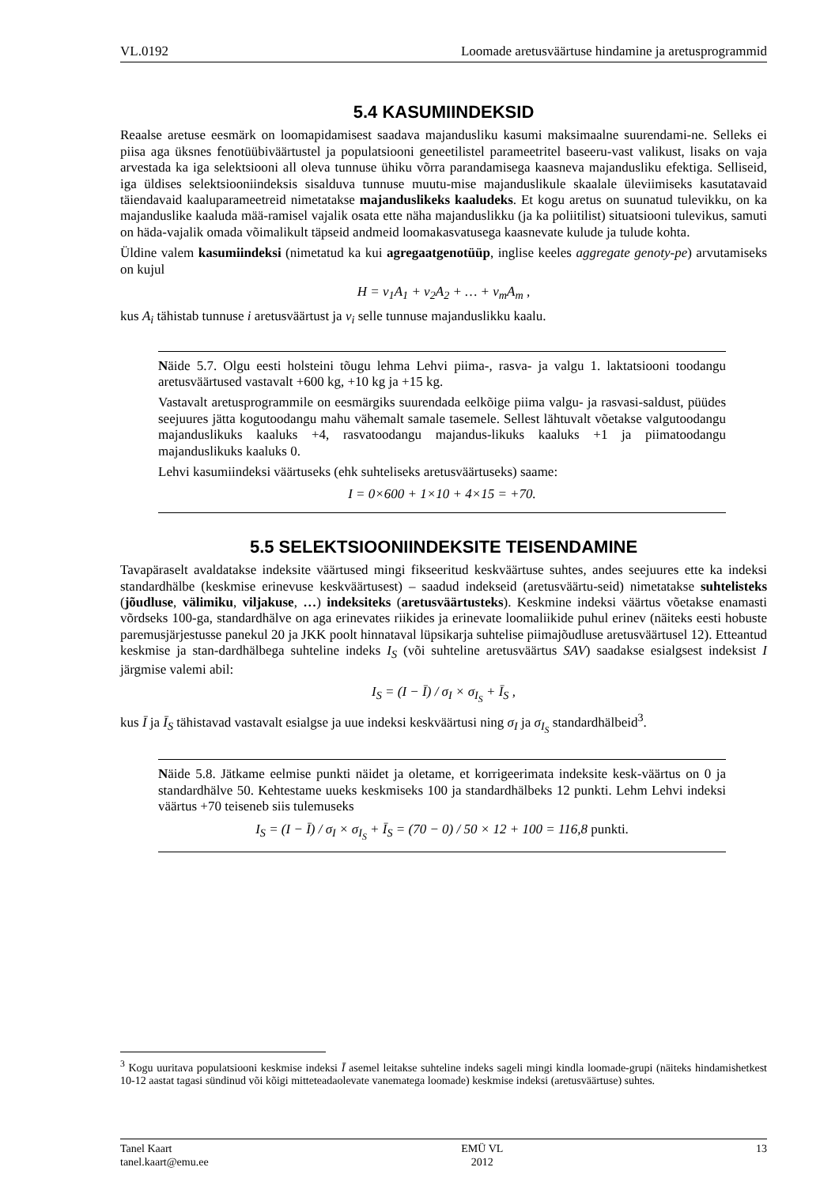VL.0192 Loomade aretusväärtuse hindamine ja aretusprogrammid
5.4 KASUMIINDEKSID
Reaalse aretuse eesmärk on loomapidamisest saadava majandusliku kasumi maksimaalne suurendami-ne. Selleks ei piisa aga üksnes fenotüübiväärtustel ja populatsiooni geneetilistel parameetritel baseeru-vast valikust, lisaks on vaja arvestada ka iga selektsiooni all oleva tunnuse ühiku võrra parandamisega kaasneva majandusliku efektiga. Selliseid, iga üldises selektsiooniindeksis sisalduva tunnuse muutu-mise majanduslikule skaalale üleviimiseks kasutatavaid täiendavaid kaaluparameetreid nimetatakse majanduslikeks kaaludeks. Et kogu aretus on suunatud tulevikku, on ka majanduslike kaaluda mää-ramisel vajalik osata ette näha majanduslikku (ja ka poliitilist) situatsiooni tulevikus, samuti on häda-vajalik omada võimalikult täpseid andmeid loomakasvatusega kaasnevate kulude ja tulude kohta.
Üldine valem kasumiindeksi (nimetatud ka kui agregaatgenotüüp, inglise keeles aggregate genoty-pe) arvutamiseks on kujul
H = v<sub>1</sub>A<sub>1</sub> + v<sub>2</sub>A<sub>2</sub> + … + v<sub>m</sub>A<sub>m</sub> ,
kus A<sub>i</sub> tähistab tunnuse i aretusväärtust ja v<sub>i</sub> selle tunnuse majanduslikku kaalu.
Näide 5.7. Olgu eesti holsteini tõugu lehma Lehvi piima-, rasva- ja valgu 1. laktatsiooni toodangu aretusväärtused vastavalt +600 kg, +10 kg ja +15 kg.
Vastavalt aretusprogrammile on eesmärgiks suurendada eelkõige piima valgu- ja rasvasi-saldust, püüdes seejuures jätta kogutoodangu mahu vähemalt samale tasemele. Sellest lähtuvalt võetakse valgutoodangu majanduslikuks kaaluks +4, rasvatoodangu majandus-likuks kaaluks +1 ja piimatoodangu majanduslikuks kaaluks 0.
Lehvi kasumiindeksi väärtuseks (ehk suhteliseks aretusväärtuseks) saame:
I = 0×600 + 1×10 + 4×15 = +70.
5.5 SELEKTSIOONIINDEKSITE TEISENDAMINE
Tavapäraselt avaldatakse indeksite väärtused mingi fikseeritud keskväärtuse suhtes, andes seejuures ette ka indeksi standardhälbe (keskmise erinevuse keskväärtusest) – saadud indekseid (aretusväärtu-seid) nimetatakse suhtelisteks (jõudluse, välimiku, viljakuse, …) indeksiteks (aretusväärtusteks). Keskmine indeksi väärtus võetakse enamasti võrdseks 100-ga, standardhälve on aga erinevates riikides ja erinevate loomaliikide puhul erinev (näiteks eesti hobuste paremusjärjestusse panekul 20 ja JKK poolt hinnataval lüpsikarja suhtelise piimajõudluse aretusväärtusel 12). Etteantud keskmise ja stan-dardhälbega suhteline indeks I<sub>S</sub> (või suhteline aretusväärtus SAV) saadakse esialgsest indeksist I järgmise valemi abil:
I<sub>S</sub> = (I − Ī) / σ<sub>I</sub> × σ<sub>I<sub>S</sub></sub> + Ī<sub>S</sub> ,
kus Ī ja Ī<sub>S</sub> tähistavad vastavalt esialgse ja uue indeksi keskväärtusi ning σ<sub>I</sub> ja σ<sub>I<sub>S</sub></sub> standardhälbeid<sup>3</sup>.
Näide 5.8. Jätkame eelmise punkti näidet ja oletame, et korrigeerimata indeksite kesk-väärtus on 0 ja standardhälve 50. Kehtestame uueks keskmiseks 100 ja standardhälbeks 12 punkti. Lehm Lehvi indeksi väärtus +70 teiseneb siis tulemuseks
I<sub>S</sub> = (I − Ī) / σ<sub>I</sub> × σ<sub>I<sub>S</sub></sub> + Ī<sub>S</sub> = (70 − 0) / 50 × 12 + 100 = 116,8 punkti.
<sup>3</sup> Kogu uuritava populatsiooni keskmise indeksi Ī asemel leitakse suhteline indeks sageli mingi kindla loomade-grupi (näiteks hindamishetkest 10-12 aastat tagasi sündinud või kõigi mitteteadaolevate vanematega loomade) keskmise indeksi (aretusväärtuse) suhtes.
Tanel Kaart
tanel.kaart@emu.ee
EMÜ VL
2012
13